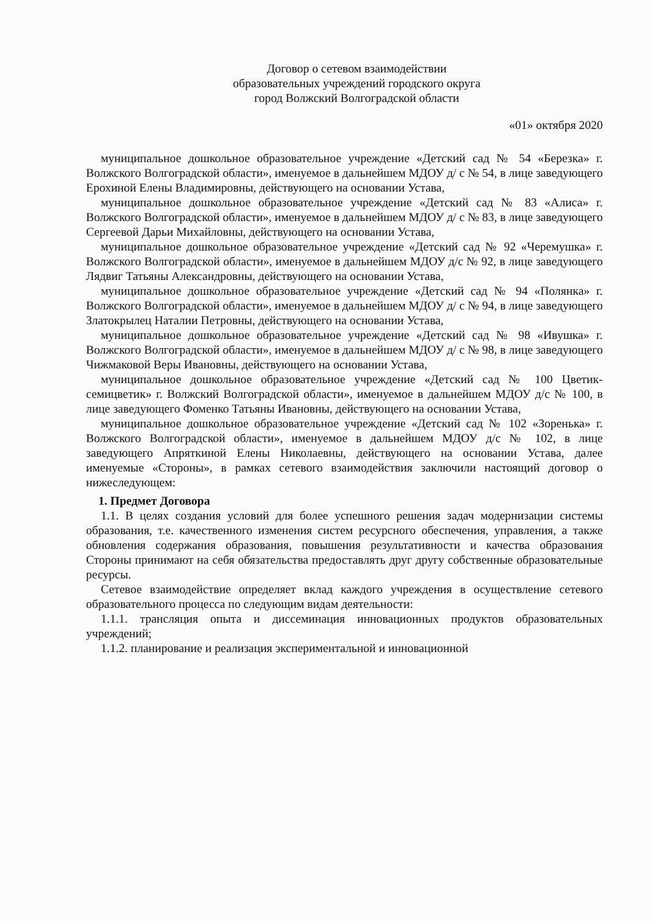Договор о сетевом взаимодействии
образовательных учреждений городского округа
город Волжский Волгоградской области
«01» октября 2020
муниципальное дошкольное образовательное учреждение «Детский сад № 54 «Березка» г. Волжского Волгоградской области», именуемое в дальнейшем МДОУ д/ с № 54, в лице заведующего Ерохиной Елены Владимировны, действующего на основании Устава,
муниципальное дошкольное образовательное учреждение «Детский сад № 83 «Алиса» г. Волжского Волгоградской области», именуемое в дальнейшем МДОУ д/ с № 83, в лице заведующего Сергеевой Дарьи Михайловны, действующего на основании Устава,
муниципальное дошкольное образовательное учреждение «Детский сад № 92 «Черемушка» г. Волжского Волгоградской области», именуемое в дальнейшем МДОУ д/с № 92, в лице заведующего Лядвиг Татьяны Александровны, действующего на основании Устава,
муниципальное дошкольное образовательное учреждение «Детский сад № 94 «Полянка» г. Волжского Волгоградской области», именуемое в дальнейшем МДОУ д/ с № 94, в лице заведующего Златокрылец Наталии Петровны, действующего на основании Устава,
муниципальное дошкольное образовательное учреждение «Детский сад № 98 «Ивушка» г. Волжского Волгоградской области», именуемое в дальнейшем МДОУ д/ с № 98, в лице заведующего Чижмаковой Веры Ивановны, действующего на основании Устава,
муниципальное дошкольное образовательное учреждение «Детский сад № 100 Цветик-семицветик» г. Волжский Волгоградской области», именуемое в дальнейшем МДОУ д/с № 100, в лице заведующего Фоменко Татьяны Ивановны, действующего на основании Устава,
муниципальное дошкольное образовательное учреждение «Детский сад № 102 «Зоренька» г. Волжского Волгоградской области», именуемое в дальнейшем МДОУ д/с № 102, в лице заведующего Апряткиной Елены Николаевны, действующего на основании Устава, далее именуемые «Стороны», в рамках сетевого взаимодействия заключили настоящий договор о нижеследующем:
1. Предмет Договора
1.1. В целях создания условий для более успешного решения задач модернизации системы образования, т.е. качественного изменения систем ресурсного обеспечения, управления, а также обновления содержания образования, повышения результативности и качества образования Стороны принимают на себя обязательства предоставлять друг другу собственные образовательные ресурсы.
Сетевое взаимодействие определяет вклад каждого учреждения в осуществление сетевого образовательного процесса по следующим видам деятельности:
1.1.1. трансляция опыта и диссеминация инновационных продуктов образовательных учреждений;
1.1.2. планирование и реализация экспериментальной и инновационной